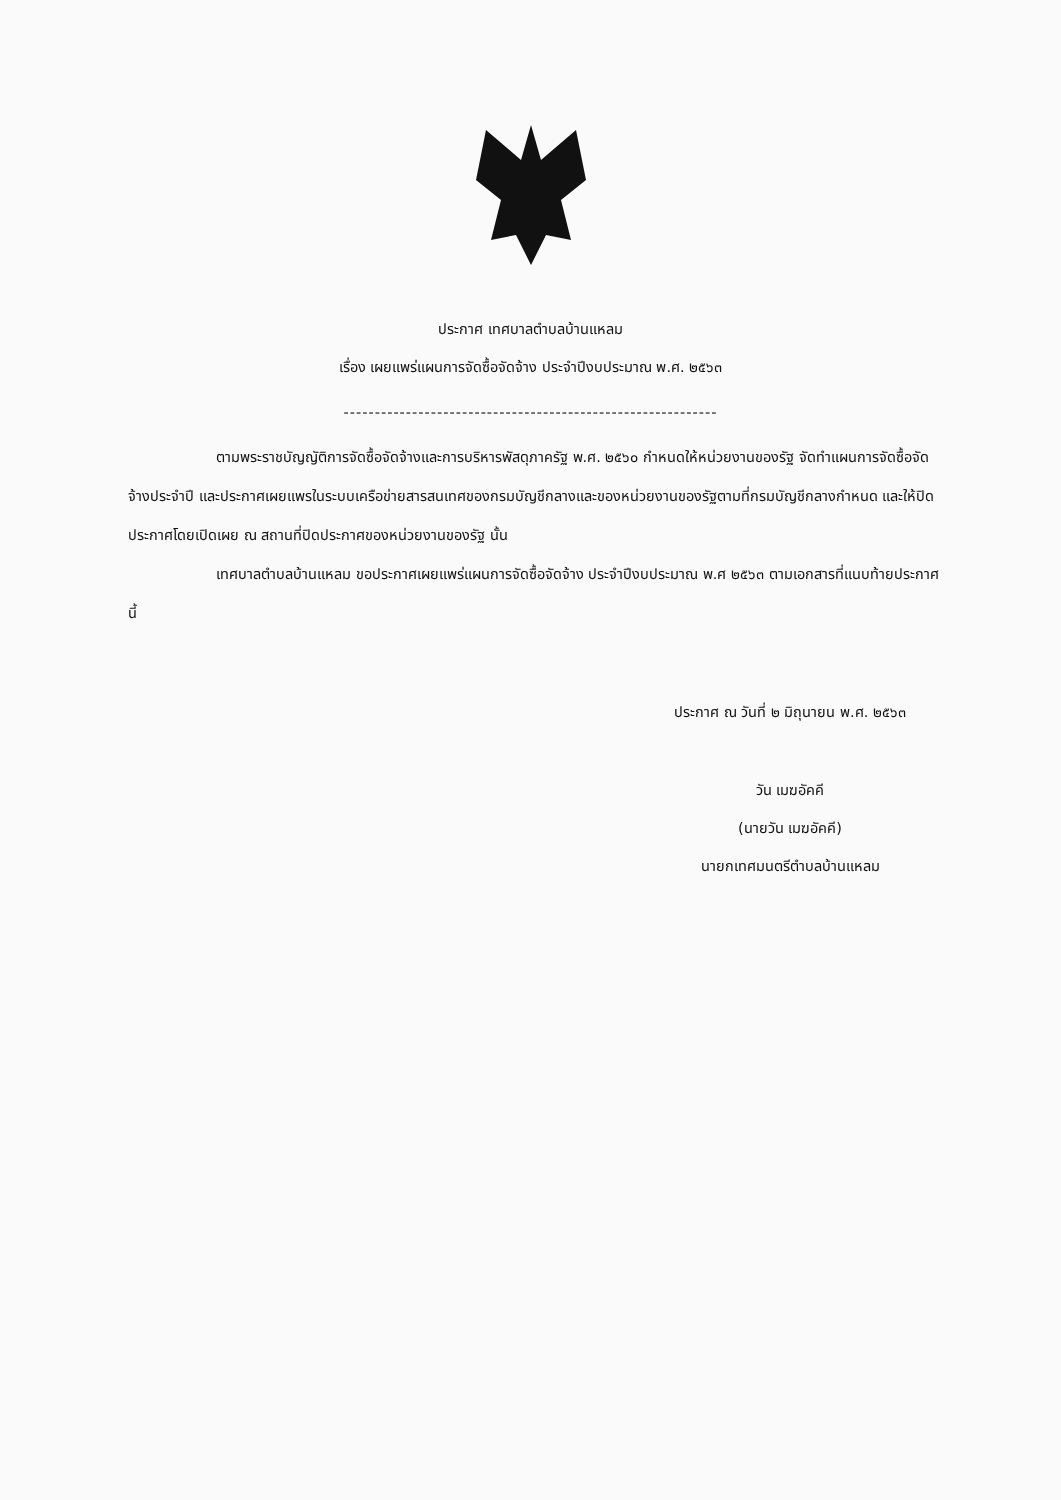ประกาศ เทศบาลตำบลบ้านแหลม
เรื่อง เผยแพร่แผนการจัดซื้อจัดจ้าง ประจำปีงบประมาณ พ.ศ. ๒๕๖๓
------------------------------------------------------------
ตามพระราชบัญญัติการจัดซื้อจัดจ้างและการบริหารพัสดุภาครัฐ พ.ศ. ๒๕๖๐ กำหนดให้หน่วยงานของรัฐ จัดทำแผนการจัดซื้อจัดจ้างประจำปี และประกาศเผยแพรในระบบเครือข่ายสารสนเทศของกรมบัญชีกลางและของหน่วยงานของรัฐตามที่กรมบัญชีกลางกำหนด และให้ปิดประกาศโดยเปิดเผย ณ สถานที่ปิดประกาศของหน่วยงานของรัฐ นั้น
เทศบาลตำบลบ้านแหลม ขอประกาศเผยแพร่แผนการจัดซื้อจัดจ้าง ประจำปีงบประมาณ พ.ศ ๒๕๖๓ ตามเอกสารที่แนบท้ายประกาศนี้
ประกาศ ณ วันที่ ๒ มิถุนายน พ.ศ. ๒๕๖๓
วัน เมฆอัคคี
(นายวัน เมฆอัคคี)
นายกเทศมนตรีตำบลบ้านแหลม